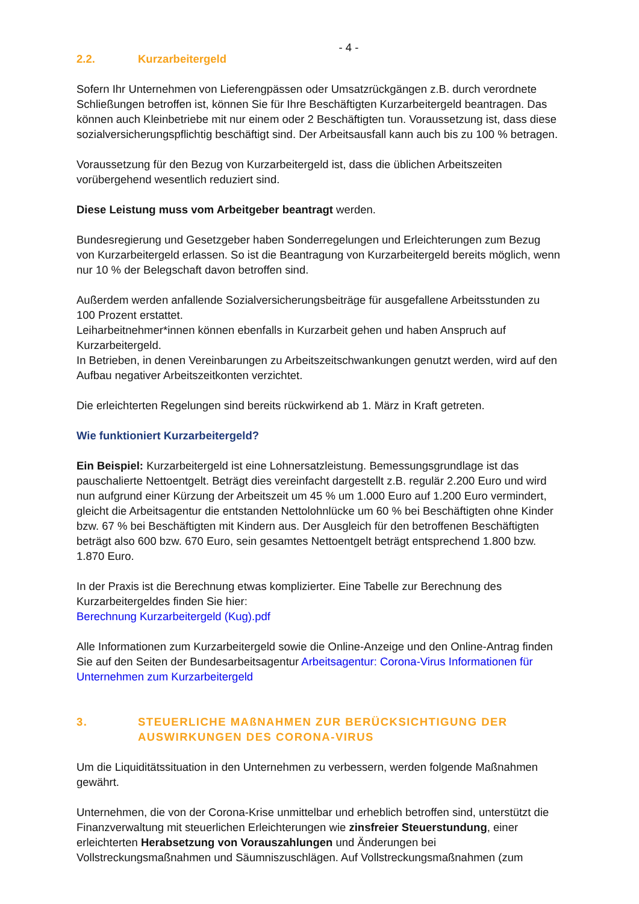- 4 -
2.2. Kurzarbeitergeld
Sofern Ihr Unternehmen von Lieferengpässen oder Umsatzrückgängen z.B. durch verordnete Schließungen betroffen ist, können Sie für Ihre Beschäftigten Kurzarbeitergeld beantragen. Das können auch Kleinbetriebe mit nur einem oder 2 Beschäftigten tun. Voraussetzung ist, dass diese sozialversicherungspflichtig beschäftigt sind. Der Arbeitsausfall kann auch bis zu 100 % betragen.
Voraussetzung für den Bezug von Kurzarbeitergeld ist, dass die üblichen Arbeitszeiten vorübergehend wesentlich reduziert sind.
Diese Leistung muss vom Arbeitgeber beantragt werden.
Bundesregierung und Gesetzgeber haben Sonderregelungen und Erleichterungen zum Bezug von Kurzarbeitergeld erlassen. So ist die Beantragung von Kurzarbeitergeld bereits möglich, wenn nur 10 % der Belegschaft davon betroffen sind.
Außerdem werden anfallende Sozialversicherungsbeiträge für ausgefallene Arbeitsstunden zu 100 Prozent erstattet.
Leiharbeitnehmer*innen können ebenfalls in Kurzarbeit gehen und haben Anspruch auf Kurzarbeitergeld.
In Betrieben, in denen Vereinbarungen zu Arbeitszeitschwankungen genutzt werden, wird auf den Aufbau negativer Arbeitszeitkonten verzichtet.
Die erleichterten Regelungen sind bereits rückwirkend ab 1. März in Kraft getreten.
Wie funktioniert Kurzarbeitergeld?
Ein Beispiel: Kurzarbeitergeld ist eine Lohnersatzleistung. Bemessungsgrundlage ist das pauschalierte Nettoentgelt. Beträgt dies vereinfacht dargestellt z.B. regulär 2.200 Euro und wird nun aufgrund einer Kürzung der Arbeitszeit um 45 % um 1.000 Euro auf 1.200 Euro vermindert, gleicht die Arbeitsagentur die entstanden Nettolohnlücke um 60 % bei Beschäftigten ohne Kinder bzw. 67 % bei Beschäftigten mit Kindern aus. Der Ausgleich für den betroffenen Beschäftigten beträgt also 600 bzw. 670 Euro, sein gesamtes Nettoentgelt beträgt entsprechend 1.800 bzw. 1.870 Euro.
In der Praxis ist die Berechnung etwas komplizierter. Eine Tabelle zur Berechnung des Kurzarbeitergeldes finden Sie hier:
Berechnung Kurzarbeitergeld (Kug).pdf
Alle Informationen zum Kurzarbeitergeld sowie die Online-Anzeige und den Online-Antrag finden Sie auf den Seiten der Bundesarbeitsagentur Arbeitsagentur: Corona-Virus Informationen für Unternehmen zum Kurzarbeitergeld
3. STEUERLICHE MAßNAHMEN ZUR BERÜCKSICHTIGUNG DER AUSWIRKUNGEN DES CORONA-VIRUS
Um die Liquiditätssituation in den Unternehmen zu verbessern, werden folgende Maßnahmen gewährt.
Unternehmen, die von der Corona-Krise unmittelbar und erheblich betroffen sind, unterstützt die Finanzverwaltung mit steuerlichen Erleichterungen wie zinsfreier Steuerstundung, einer erleichterten Herabsetzung von Vorauszahlungen und Änderungen bei Vollstreckungsmaßnahmen und Säumniszuschlägen. Auf Vollstreckungsmaßnahmen (zum